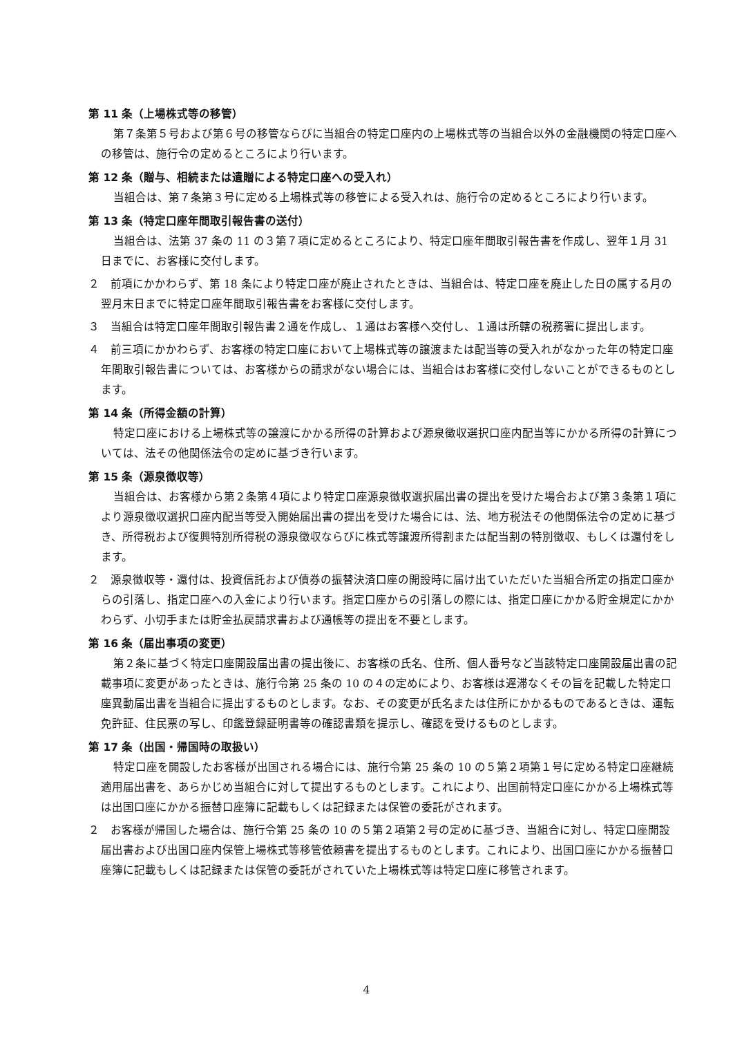第 11 条（上場株式等の移管）
第７条第５号および第６号の移管ならびに当組合の特定口座内の上場株式等の当組合以外の金融機関の特定口座への移管は、施行令の定めるところにより行います。
第 12 条（贈与、相続または遺贈による特定口座への受入れ）
当組合は、第７条第３号に定める上場株式等の移管による受入れは、施行令の定めるところにより行います。
第 13 条（特定口座年間取引報告書の送付）
当組合は、法第 37 条の 11 の３第７項に定めるところにより、特定口座年間取引報告書を作成し、翌年１月 31 日までに、お客様に交付します。
２　前項にかかわらず、第 18 条により特定口座が廃止されたときは、当組合は、特定口座を廃止した日の属する月の翌月末日までに特定口座年間取引報告書をお客様に交付します。
３　当組合は特定口座年間取引報告書２通を作成し、１通はお客様へ交付し、１通は所轄の税務署に提出します。
４　前三項にかかわらず、お客様の特定口座において上場株式等の譲渡または配当等の受入れがなかった年の特定口座年間取引報告書については、お客様からの請求がない場合には、当組合はお客様に交付しないことができるものとします。
第 14 条（所得金額の計算）
特定口座における上場株式等の譲渡にかかる所得の計算および源泉徴収選択口座内配当等にかかる所得の計算については、法その他関係法令の定めに基づき行います。
第 15 条（源泉徴収等）
当組合は、お客様から第２条第４項により特定口座源泉徴収選択届出書の提出を受けた場合および第３条第１項により源泉徴収選択口座内配当等受入開始届出書の提出を受けた場合には、法、地方税法その他関係法令の定めに基づき、所得税および復興特別所得税の源泉徴収ならびに株式等譲渡所得割または配当割の特別徴収、もしくは還付をします。
２　源泉徴収等・還付は、投資信託および債券の振替決済口座の開設時に届け出ていただいた当組合所定の指定口座からの引落し、指定口座への入金により行います。指定口座からの引落しの際には、指定口座にかかる貯金規定にかかわらず、小切手または貯金払戻請求書および通帳等の提出を不要とします。
第 16 条（届出事項の変更）
第２条に基づく特定口座開設届出書の提出後に、お客様の氏名、住所、個人番号など当該特定口座開設届出書の記載事項に変更があったときは、施行令第 25 条の 10 の４の定めにより、お客様は遅滞なくその旨を記載した特定口座異動届出書を当組合に提出するものとします。なお、その変更が氏名または住所にかかるものであるときは、運転免許証、住民票の写し、印鑑登録証明書等の確認書類を提示し、確認を受けるものとします。
第 17 条（出国・帰国時の取扱い）
特定口座を開設したお客様が出国される場合には、施行令第 25 条の 10 の５第２項第１号に定める特定口座継続適用届出書を、あらかじめ当組合に対して提出するものとします。これにより、出国前特定口座にかかる上場株式等は出国口座にかかる振替口座簿に記載もしくは記録または保管の委託がされます。
２　お客様が帰国した場合は、施行令第 25 条の 10 の５第２項第２号の定めに基づき、当組合に対し、特定口座開設届出書および出国口座内保管上場株式等移管依頼書を提出するものとします。これにより、出国口座にかかる振替口座簿に記載もしくは記録または保管の委託がされていた上場株式等は特定口座に移管されます。
4